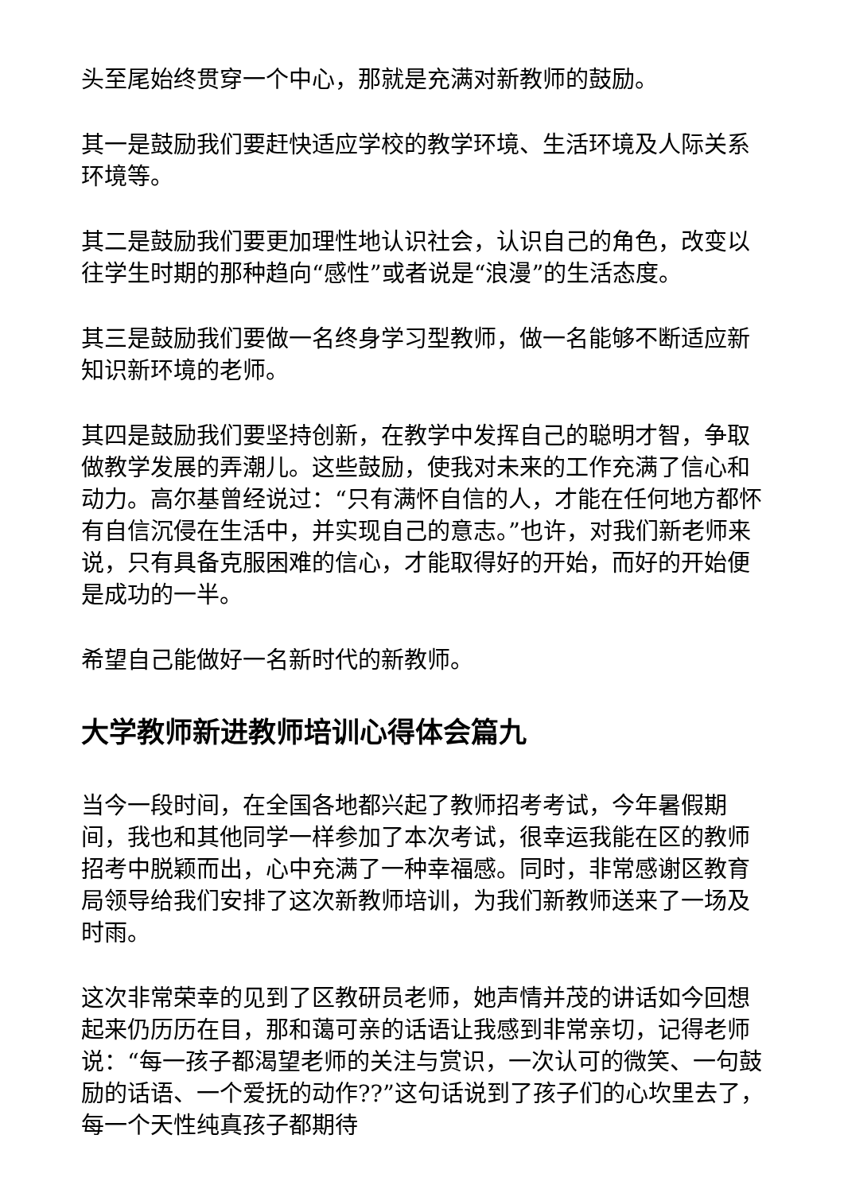头至尾始终贯穿一个中心，那就是充满对新教师的鼓励。
其一是鼓励我们要赶快适应学校的教学环境、生活环境及人际关系环境等。
其二是鼓励我们要更加理性地认识社会，认识自己的角色，改变以往学生时期的那种趋向“感性”或者说是“浪漫”的生活态度。
其三是鼓励我们要做一名终身学习型教师，做一名能够不断适应新知识新环境的老师。
其四是鼓励我们要坚持创新，在教学中发挥自己的聪明才智，争取做教学发展的弄潮儿。这些鼓励，使我对未来的工作充满了信心和动力。高尔基曾经说过：“只有满怀自信的人，才能在任何地方都怀有自信沉侵在生活中，并实现自己的意志。”也许，对我们新老师来说，只有具备克服困难的信心，才能取得好的开始，而好的开始便是成功的一半。
希望自己能做好一名新时代的新教师。
大学教师新进教师培训心得体会篇九
当今一段时间，在全国各地都兴起了教师招考考试，今年暑假期间，我也和其他同学一样参加了本次考试，很幸运我能在区的教师招考中脱颖而出，心中充满了一种幸福感。同时，非常感谢区教育局领导给我们安排了这次新教师培训，为我们新教师送来了一场及时雨。
这次非常荣幸的见到了区教研员老师，她声情并茂的讲话如今回想起来仍历历在目，那和蔼可亲的话语让我感到非常亲切，记得老师说：“每一孩子都渴望老师的关注与赏识，一次认可的微笑、一句鼓励的话语、一个爱抚的动作??”这句话说到了孩子们的心坎里去了，每一个天性纯真孩子都期待